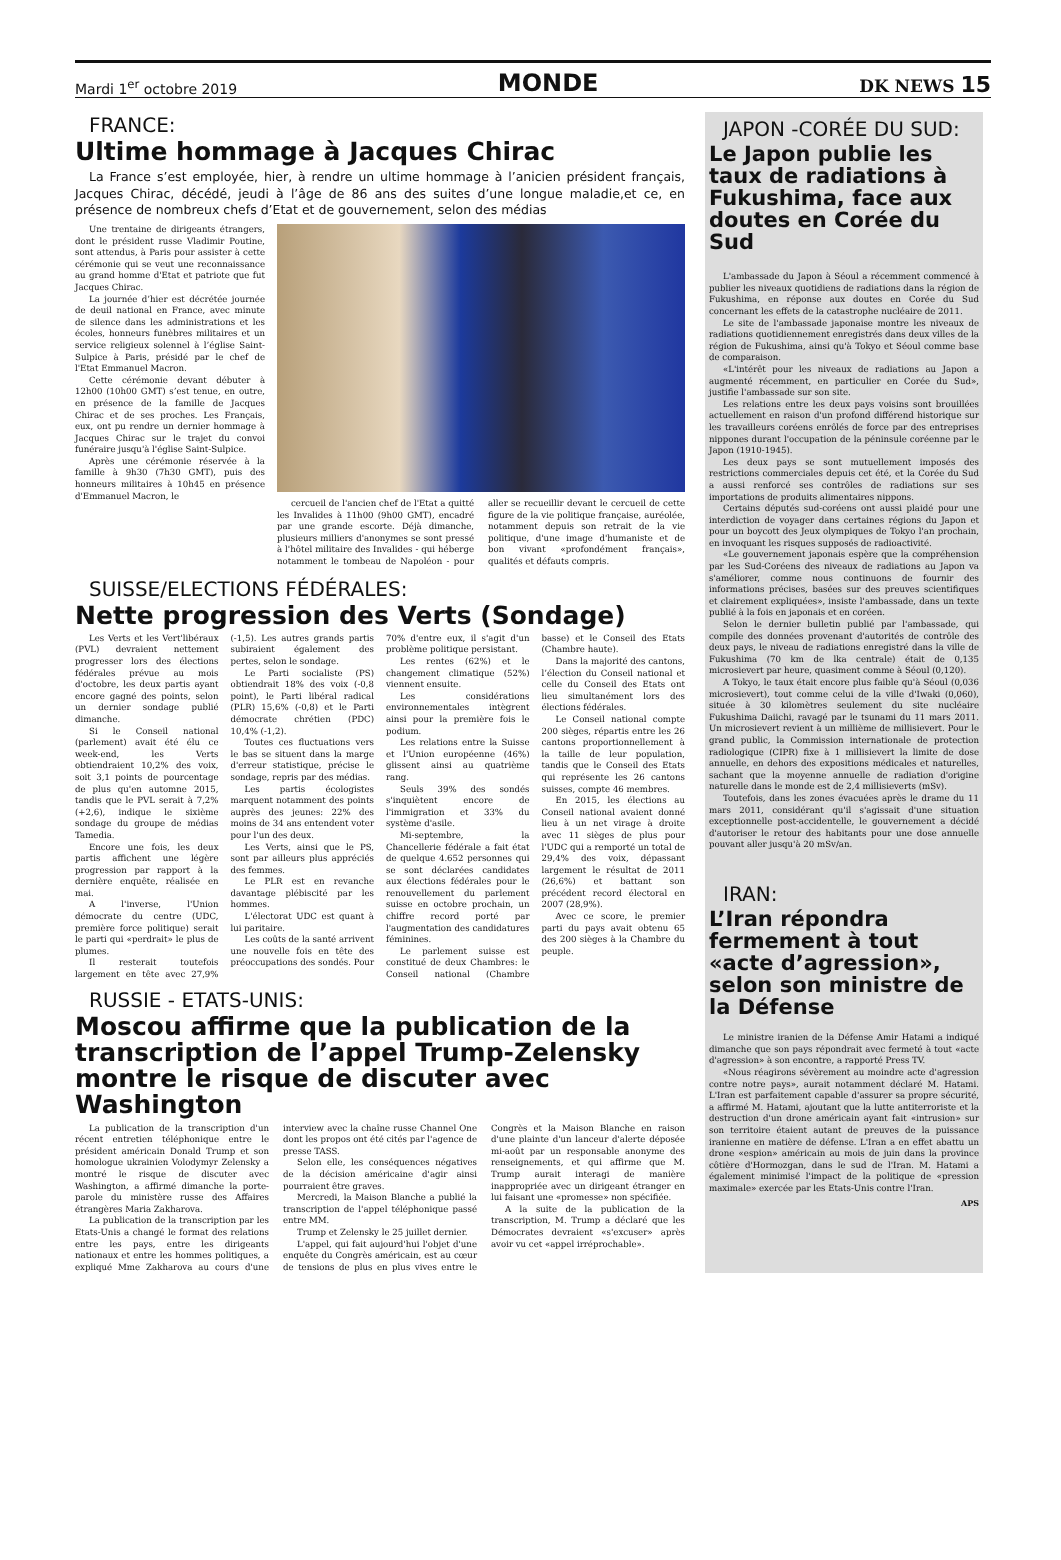Mardi 1<sup>er</sup> octobre 2019 MONDE DK NEWS 15
FRANCE:
Ultime hommage à Jacques Chirac
La France s’est employée, hier, à rendre un ultime hommage à l’anicien président français, Jacques Chirac, décédé, jeudi à l’âge de 86 ans des suites d’une longue maladie,et ce, en présence de nombreux chefs d’Etat et de gouvernement, selon des médias
Une trentaine de dirigeants étrangers, dont le président russe Vladimir Poutine, sont attendus, à Paris pour assister à cette cérémonie qui se veut une reconnaissance au grand homme d'Etat et patriote que fut Jacques Chirac.
La journée d’hier est décrétée journée de deuil national en France, avec minute de silence dans les administrations et les écoles, honneurs funèbres militaires et un service religieux solennel à l’église Saint-Sulpice à Paris, présidé par le chef de l'Etat Emmanuel Macron.
Cette cérémonie devant débuter à 12h00 (10h00 GMT) s’est tenue, en outre, en présence de la famille de Jacques Chirac et de ses proches. Les Français, eux, ont pu rendre un dernier hommage à Jacques Chirac sur le trajet du convoi funéraire jusqu'à l'église Saint-Sulpice.
Après une cérémonie réservée à la famille à 9h30 (7h30 GMT), puis des honneurs militaires à 10h45 en présence d'Emmanuel Macron, le
cercueil de l'ancien chef de l'Etat a quitté les Invalides à 11h00 (9h00 GMT), encadré par une grande escorte. Déjà dimanche, plusieurs milliers d'anonymes se sont pressé à l'hôtel militaire des Invalides - qui héberge notamment le tombeau de Napoléon - pour aller se recueillir devant le cercueil de cette figure de la vie politique française, auréolée, notamment depuis son retrait de la vie politique, d'une image d'humaniste et de bon vivant «profondément français», qualités et défauts compris.
SUISSE/ELECTIONS FÉDÉRALES:
Nette progression des Verts (Sondage)
Les Verts et les Vert'libéraux (PVL) devraient nettement progresser lors des élections fédérales prévue au mois d'octobre, les deux partis ayant encore gagné des points, selon un dernier sondage publié dimanche.
Si le Conseil national (parlement) avait été élu ce week-end, les Verts obtiendraient 10,2% des voix, soit 3,1 points de pourcentage de plus qu'en automne 2015, tandis que le PVL serait à 7,2% (+2,6), indique le sixième sondage du groupe de médias Tamedia.
Encore une fois, les deux partis affichent une légère progression par rapport à la dernière enquête, réalisée en mai.
A l'inverse, l'Union démocrate du centre (UDC, première force politique) serait le parti qui «perdrait» le plus de plumes.
Il resterait toutefois largement en tête avec 27,9% (-1,5). Les autres grands partis subiraient également des pertes, selon le sondage.
Le Parti socialiste (PS) obtiendrait 18% des voix (-0,8 point), le Parti libéral radical (PLR) 15,6% (-0,8) et le Parti démocrate chrétien (PDC) 10,4% (-1,2).
Toutes ces fluctuations vers le bas se situent dans la marge d'erreur statistique, précise le sondage, repris par des médias.
Les partis écologistes marquent notamment des points auprès des jeunes: 22% des moins de 34 ans entendent voter pour l'un des deux.
Les Verts, ainsi que le PS, sont par ailleurs plus appréciés des femmes.
Le PLR est en revanche davantage plébiscité par les hommes.
L'électorat UDC est quant à lui paritaire.
Les coûts de la santé arrivent une nouvelle fois en tête des préoccupations des sondés. Pour 70% d'entre eux, il s'agit d'un problème politique persistant.
Les rentes (62%) et le changement climatique (52%) viennent ensuite.
Les considérations environnementales intègrent ainsi pour la première fois le podium.
Les relations entre la Suisse et l'Union européenne (46%) glissent ainsi au quatrième rang.
Seuls 39% des sondés s'inquiètent encore de l'immigration et 33% du système d'asile.
Mi-septembre, la Chancellerie fédérale a fait état de quelque 4.652 personnes qui se sont déclarées candidates aux élections fédérales pour le renouvellement du parlement suisse en octobre prochain, un chiffre record porté par l'augmentation des candidatures féminines.
Le parlement suisse est constitué de deux Chambres: le Conseil national (Chambre basse) et le Conseil des Etats (Chambre haute).
Dans la majorité des cantons, l’élection du Conseil national et celle du Conseil des Etats ont lieu simultanément lors des élections fédérales.
Le Conseil national compte 200 sièges, répartis entre les 26 cantons proportionnellement à la taille de leur population, tandis que le Conseil des Etats qui représente les 26 cantons suisses, compte 46 membres.
En 2015, les élections au Conseil national avaient donné lieu à un net virage à droite avec 11 sièges de plus pour l'UDC qui a remporté un total de 29,4% des voix, dépassant largement le résultat de 2011 (26,6%) et battant son précédent record électoral en 2007 (28,9%).
Avec ce score, le premier parti du pays avait obtenu 65 des 200 sièges à la Chambre du peuple.
RUSSIE - ETATS-UNIS:
Moscou affirme que la publication de la transcription de l’appel Trump-Zelensky montre le risque de discuter avec Washington
La publication de la transcription d'un récent entretien téléphonique entre le président américain Donald Trump et son homologue ukrainien Volodymyr Zelensky a montré le risque de discuter avec Washington, a affirmé dimanche la porte-parole du ministère russe des Affaires étrangères Maria Zakharova.
La publication de la transcription par les Etats-Unis a changé le format des relations entre les pays, entre les dirigeants nationaux et entre les hommes politiques, a expliqué Mme Zakharova au cours d'une interview avec la chaîne russe Channel One dont les propos ont été cités par l'agence de presse TASS.
Selon elle, les conséquences négatives de la décision américaine d'agir ainsi pourraient être graves.
Mercredi, la Maison Blanche a publié la transcription de l'appel téléphonique passé entre MM.
Trump et Zelensky le 25 juillet dernier.
L'appel, qui fait aujourd'hui l'objet d'une enquête du Congrès américain, est au cœur de tensions de plus en plus vives entre le Congrès et la Maison Blanche en raison d'une plainte d'un lanceur d'alerte déposée mi-août par un responsable anonyme des renseignements, et qui affirme que M. Trump aurait interagi de manière inappropriée avec un dirigeant étranger en lui faisant une «promesse» non spécifiée.
A la suite de la publication de la transcription, M. Trump a déclaré que les Démocrates devraient «s'excuser» après avoir vu cet «appel irréprochable».
JAPON -CORÉE DU SUD:
Le Japon publie les taux de radiations à Fukushima, face aux doutes en Corée du Sud
L'ambassade du Japon à Séoul a récemment commencé à publier les niveaux quotidiens de radiations dans la région de Fukushima, en réponse aux doutes en Corée du Sud concernant les effets de la catastrophe nucléaire de 2011.
Le site de l'ambassade japonaise montre les niveaux de radiations quotidiennement enregistrés dans deux villes de la région de Fukushima, ainsi qu'à Tokyo et Séoul comme base de comparaison.
«L'intérêt pour les niveaux de radiations au Japon a augmenté récemment, en particulier en Corée du Sud», justifie l'ambassade sur son site.
Les relations entre les deux pays voisins sont brouillées actuellement en raison d'un profond différend historique sur les travailleurs coréens enrôlés de force par des entreprises nippones durant l'occupation de la péninsule coréenne par le Japon (1910-1945).
Les deux pays se sont mutuellement imposés des restrictions commerciales depuis cet été, et la Corée du Sud a aussi renforcé ses contrôles de radiations sur ses importations de produits alimentaires nippons.
Certains députés sud-coréens ont aussi plaidé pour une interdiction de voyager dans certaines régions du Japon et pour un boycott des Jeux olympiques de Tokyo l'an prochain, en invoquant les risques supposés de radioactivité.
«Le gouvernement japonais espère que la compréhension par les Sud-Coréens des niveaux de radiations au Japon va s'améliorer, comme nous continuons de fournir des informations précises, basées sur des preuves scientifiques et clairement expliquées», insiste l'ambassade, dans un texte publié à la fois en japonais et en coréen.
Selon le dernier bulletin publié par l'ambassade, qui compile des données provenant d'autorités de contrôle des deux pays, le niveau de radiations enregistré dans la ville de Fukushima (70 km de lka centrale) était de 0,135 microsievert par heure, quasiment comme à Séoul (0,120).
A Tokyo, le taux était encore plus faible qu'à Séoul (0,036 microsievert), tout comme celui de la ville d'Iwaki (0,060), située à 30 kilomètres seulement du site nucléaire Fukushima Daiichi, ravagé par le tsunami du 11 mars 2011. Un microsievert revient à un millième de millisievert. Pour le grand public, la Commission internationale de protection radiologique (CIPR) fixe à 1 millisievert la limite de dose annuelle, en dehors des expositions médicales et naturelles, sachant que la moyenne annuelle de radiation d'origine naturelle dans le monde est de 2,4 millisieverts (mSv).
Toutefois, dans les zones évacuées après le drame du 11 mars 2011, considérant qu'il s'agissait d'une situation exceptionnelle post-accidentelle, le gouvernement a décidé d'autoriser le retour des habitants pour une dose annuelle pouvant aller jusqu'à 20 mSv/an.
IRAN:
L’Iran répondra fermement à tout «acte d’agression», selon son ministre de la Défense
Le ministre iranien de la Défense Amir Hatami a indiqué dimanche que son pays répondrait avec fermeté à tout «acte d'agression» à son encontre, a rapporté Press TV.
«Nous réagirons sévèrement au moindre acte d'agression contre notre pays», aurait notamment déclaré M. Hatami. L'Iran est parfaitement capable d'assurer sa propre sécurité, a affirmé M. Hatami, ajoutant que la lutte antiterroriste et la destruction d'un drone américain ayant fait «intrusion» sur son territoire étaient autant de preuves de la puissance iranienne en matière de défense. L'Iran a en effet abattu un drone «espion» américain au mois de juin dans la province côtière d'Hormozgan, dans le sud de l'Iran. M. Hatami a également minimisé l'impact de la politique de «pression maximale» exercée par les Etats-Unis contre l'Iran.
APS